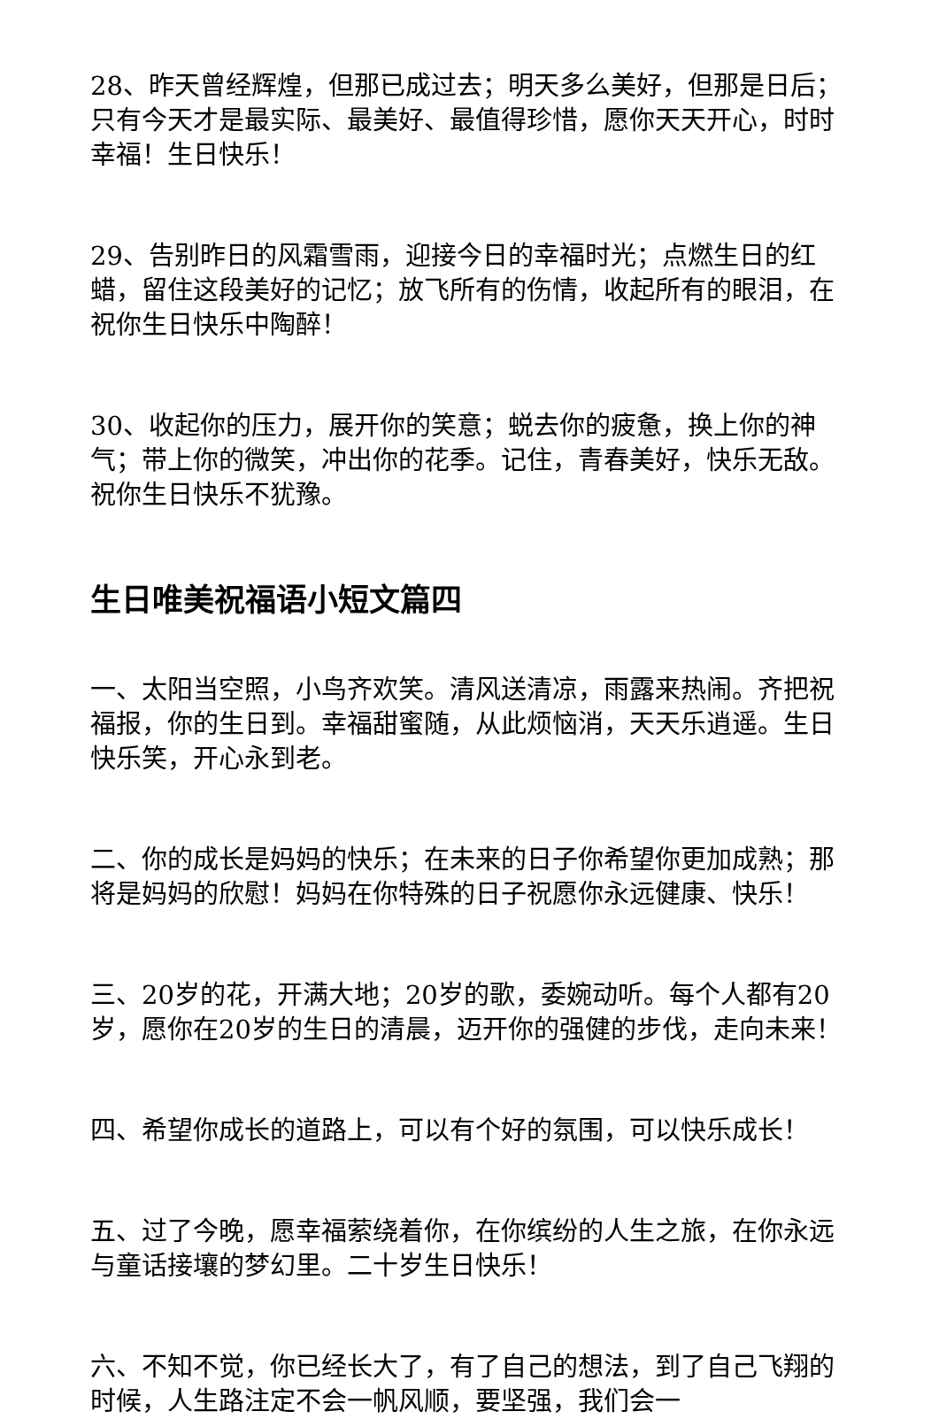28、昨天曾经辉煌，但那已成过去；明天多么美好，但那是日后；只有今天才是最实际、最美好、最值得珍惜，愿你天天开心，时时幸福！生日快乐！
29、告别昨日的风霜雪雨，迎接今日的幸福时光；点燃生日的红蜡，留住这段美好的记忆；放飞所有的伤情，收起所有的眼泪，在祝你生日快乐中陶醉！
30、收起你的压力，展开你的笑意；蜕去你的疲惫，换上你的神气；带上你的微笑，冲出你的花季。记住，青春美好，快乐无敌。祝你生日快乐不犹豫。
生日唯美祝福语小短文篇四
一、太阳当空照，小鸟齐欢笑。清风送清凉，雨露来热闹。齐把祝福报，你的生日到。幸福甜蜜随，从此烦恼消，天天乐逍遥。生日快乐笑，开心永到老。
二、你的成长是妈妈的快乐；在未来的日子你希望你更加成熟；那将是妈妈的欣慰！妈妈在你特殊的日子祝愿你永远健康、快乐！
三、20岁的花，开满大地；20岁的歌，委婉动听。每个人都有20岁，愿你在20岁的生日的清晨，迈开你的强健的步伐，走向未来！
四、希望你成长的道路上，可以有个好的氛围，可以快乐成长！
五、过了今晚，愿幸福萦绕着你，在你缤纷的人生之旅，在你永远与童话接壤的梦幻里。二十岁生日快乐！
六、不知不觉，你已经长大了，有了自己的想法，到了自己飞翔的时候，人生路注定不会一帆风顺，要坚强，我们会一